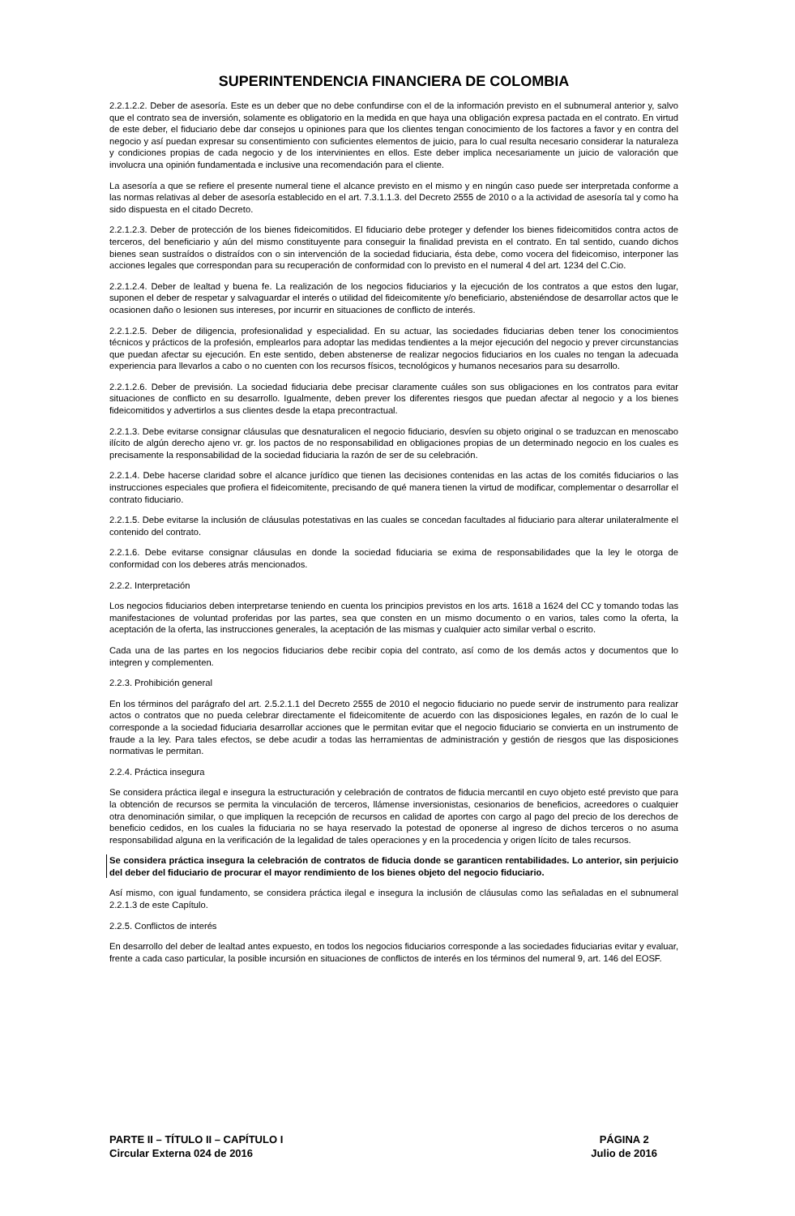SUPERINTENDENCIA FINANCIERA DE COLOMBIA
2.2.1.2.2. Deber de asesoría. Este es un deber que no debe confundirse con el de la información previsto en el subnumeral anterior y, salvo que el contrato sea de inversión, solamente es obligatorio en la medida en que haya una obligación expresa pactada en el contrato. En virtud de este deber, el fiduciario debe dar consejos u opiniones para que los clientes tengan conocimiento de los factores a favor y en contra del negocio y así puedan expresar su consentimiento con suficientes elementos de juicio, para lo cual resulta necesario considerar la naturaleza y condiciones propias de cada negocio y de los intervinientes en ellos. Este deber implica necesariamente un juicio de valoración que involucra una opinión fundamentada e inclusive una recomendación para el cliente.
La asesoría a que se refiere el presente numeral tiene el alcance previsto en el mismo y en ningún caso puede ser interpretada conforme a las normas relativas al deber de asesoría establecido en el art. 7.3.1.1.3. del Decreto 2555 de 2010 o a la actividad de asesoría tal y como ha sido dispuesta en el citado Decreto.
2.2.1.2.3. Deber de protección de los bienes fideicomitidos. El fiduciario debe proteger y defender los bienes fideicomitidos contra actos de terceros, del beneficiario y aún del mismo constituyente para conseguir la finalidad prevista en el contrato. En tal sentido, cuando dichos bienes sean sustraídos o distraídos con o sin intervención de la sociedad fiduciaria, ésta debe, como vocera del fideicomiso, interponer las acciones legales que correspondan para su recuperación de conformidad con lo previsto en el numeral 4 del art. 1234 del C.Cio.
2.2.1.2.4. Deber de lealtad y buena fe. La realización de los negocios fiduciarios y la ejecución de los contratos a que estos den lugar, suponen el deber de respetar y salvaguardar el interés o utilidad del fideicomitente y/o beneficiario, absteniéndose de desarrollar actos que le ocasionen daño o lesionen sus intereses, por incurrir en situaciones de conflicto de interés.
2.2.1.2.5. Deber de diligencia, profesionalidad y especialidad. En su actuar, las sociedades fiduciarias deben tener los conocimientos técnicos y prácticos de la profesión, emplearlos para adoptar las medidas tendientes a la mejor ejecución del negocio y prever circunstancias que puedan afectar su ejecución. En este sentido, deben abstenerse de realizar negocios fiduciarios en los cuales no tengan la adecuada experiencia para llevarlos a cabo o no cuenten con los recursos físicos, tecnológicos y humanos necesarios para su desarrollo.
2.2.1.2.6. Deber de previsión. La sociedad fiduciaria debe precisar claramente cuáles son sus obligaciones en los contratos para evitar situaciones de conflicto en su desarrollo. Igualmente, deben prever los diferentes riesgos que puedan afectar al negocio y a los bienes fideicomitidos y advertirlos a sus clientes desde la etapa precontractual.
2.2.1.3. Debe evitarse consignar cláusulas que desnaturalicen el negocio fiduciario, desvíen su objeto original o se traduzcan en menoscabo ilícito de algún derecho ajeno vr. gr. los pactos de no responsabilidad en obligaciones propias de un determinado negocio en los cuales es precisamente la responsabilidad de la sociedad fiduciaria la razón de ser de su celebración.
2.2.1.4. Debe hacerse claridad sobre el alcance jurídico que tienen las decisiones contenidas en las actas de los comités fiduciarios o las instrucciones especiales que profiera el fideicomitente, precisando de qué manera tienen la virtud de modificar, complementar o desarrollar el contrato fiduciario.
2.2.1.5. Debe evitarse la inclusión de cláusulas potestativas en las cuales se concedan facultades al fiduciario para alterar unilateralmente el contenido del contrato.
2.2.1.6. Debe evitarse consignar cláusulas en donde la sociedad fiduciaria se exima de responsabilidades que la ley le otorga de conformidad con los deberes atrás mencionados.
2.2.2. Interpretación
Los negocios fiduciarios deben interpretarse teniendo en cuenta los principios previstos en los arts. 1618 a 1624 del CC y tomando todas las manifestaciones de voluntad proferidas por las partes, sea que consten en un mismo documento o en varios, tales como la oferta, la aceptación de la oferta, las instrucciones generales, la aceptación de las mismas y cualquier acto similar verbal o escrito.
Cada una de las partes en los negocios fiduciarios debe recibir copia del contrato, así como de los demás actos y documentos que lo integren y complementen.
2.2.3. Prohibición general
En los términos del parágrafo del art. 2.5.2.1.1 del Decreto 2555 de 2010 el negocio fiduciario no puede servir de instrumento para realizar actos o contratos que no pueda celebrar directamente el fideicomitente de acuerdo con las disposiciones legales, en razón de lo cual le corresponde a la sociedad fiduciaria desarrollar acciones que le permitan evitar que el negocio fiduciario se convierta en un instrumento de fraude a la ley. Para tales efectos, se debe acudir a todas las herramientas de administración y gestión de riesgos que las disposiciones normativas le permitan.
2.2.4. Práctica insegura
Se considera práctica ilegal e insegura la estructuración y celebración de contratos de fiducia mercantil en cuyo objeto esté previsto que para la obtención de recursos se permita la vinculación de terceros, llámense inversionistas, cesionarios de beneficios, acreedores o cualquier otra denominación similar, o que impliquen la recepción de recursos en calidad de aportes con cargo al pago del precio de los derechos de beneficio cedidos, en los cuales la fiduciaria no se haya reservado la potestad de oponerse al ingreso de dichos terceros o no asuma responsabilidad alguna en la verificación de la legalidad de tales operaciones y en la procedencia y origen lícito de tales recursos.
Se considera práctica insegura la celebración de contratos de fiducia donde se garanticen rentabilidades. Lo anterior, sin perjuicio del deber del fiduciario de procurar el mayor rendimiento de los bienes objeto del negocio fiduciario.
Así mismo, con igual fundamento, se considera práctica ilegal e insegura la inclusión de cláusulas como las señaladas en el subnumeral 2.2.1.3 de este Capítulo.
2.2.5. Conflictos de interés
En desarrollo del deber de lealtad antes expuesto, en todos los negocios fiduciarios corresponde a las sociedades fiduciarias evitar y evaluar, frente a cada caso particular, la posible incursión en situaciones de conflictos de interés en los términos del numeral 9, art. 146 del EOSF.
PARTE II – TÍTULO II – CAPÍTULO I
Circular Externa 024 de 2016
PÁGINA 2
Julio de 2016